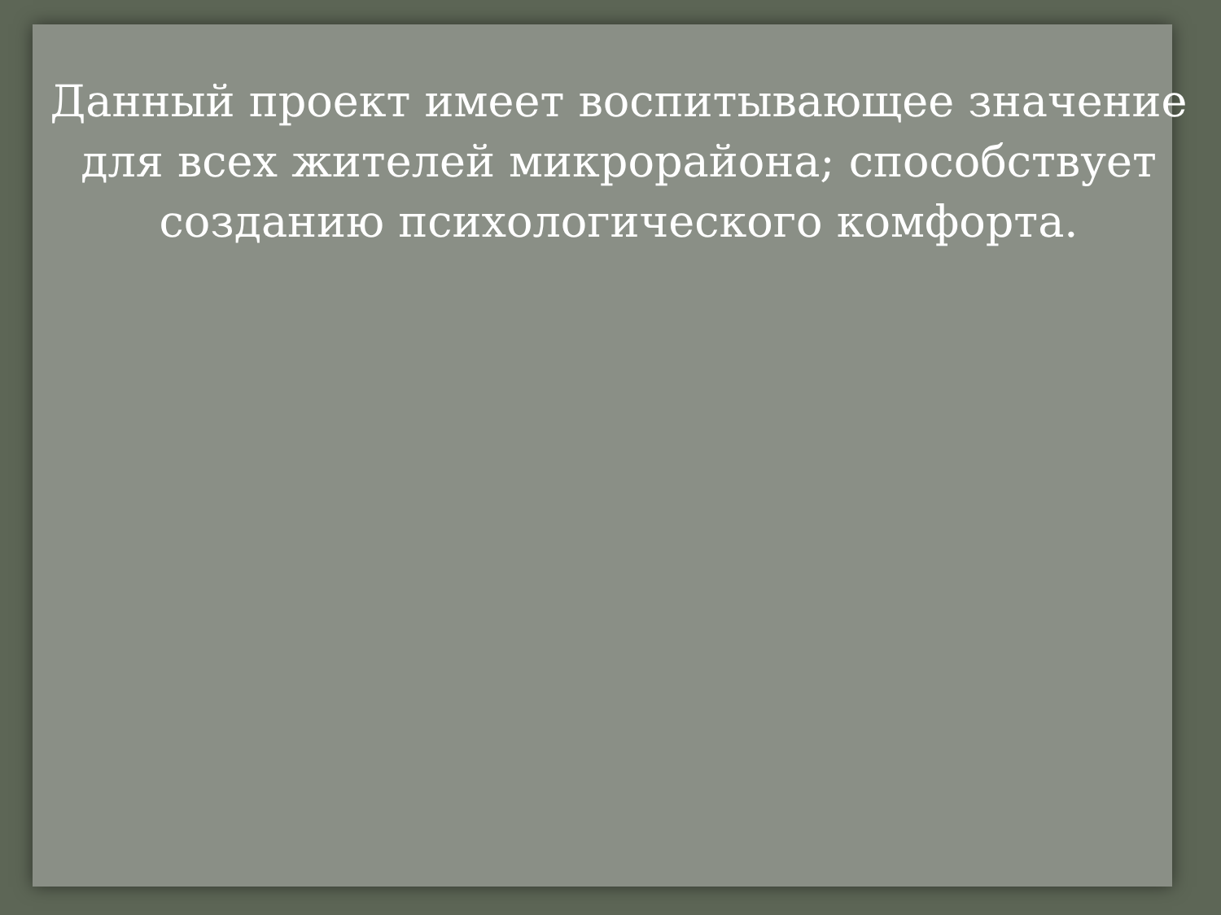Данный проект имеет воспитывающее значение для всех жителей микрорайона; способствует созданию психологического комфорта.